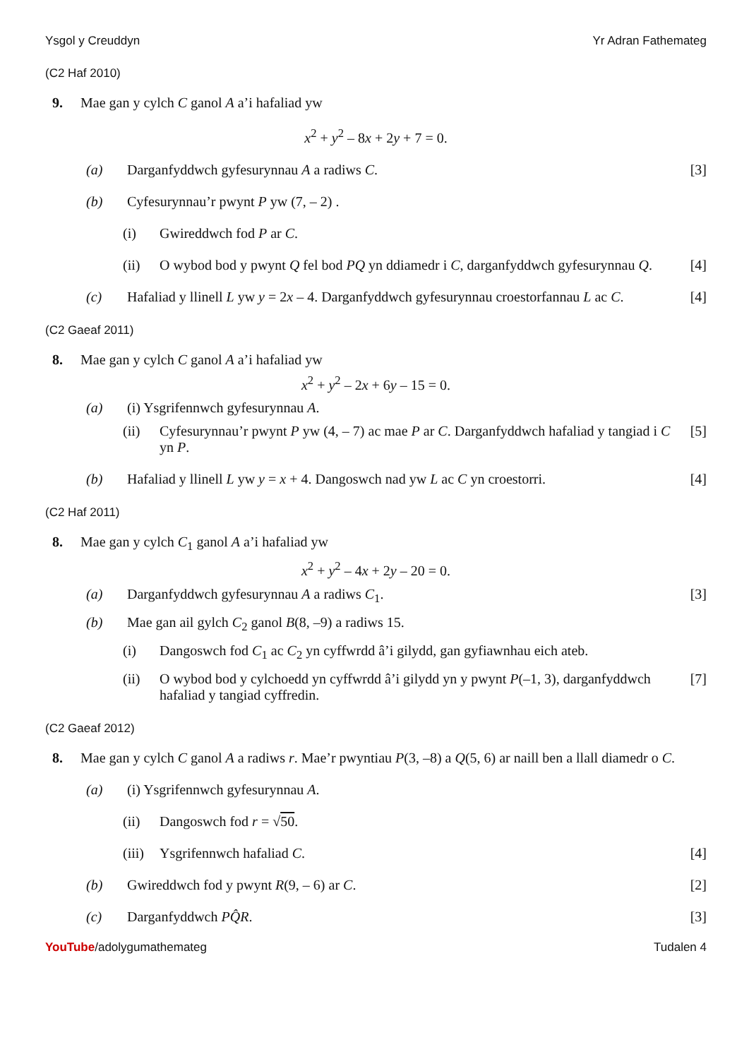Ysgol y Creuddyn Yr Adran Fathemateg
(C2 Haf 2010)
9. Mae gan y cylch C ganol A a’i hafaliad yw
x<sup>2</sup> + y<sup>2</sup> – 8x + 2y + 7 = 0.
(a) Darganfyddwch gyfesurynnau A a radiws C. [3]
(b) Cyfesurynnau’r pwynt P yw (7, – 2) .
(i) Gwireddwch fod P ar C.
(ii) O wybod bod y pwynt Q fel bod PQ yn ddiamedr i C, darganfyddwch gyfesurynnau Q. [4]
(c) Hafaliad y llinell L yw y = 2x – 4. Darganfyddwch gyfesurynnau croestorfannau L ac C. [4]
(C2 Gaeaf 2011)
8. Mae gan y cylch C ganol A a’i hafaliad yw
x<sup>2</sup> + y<sup>2</sup> – 2x + 6y – 15 = 0.
(a) (i) Ysgrifennwch gyfesurynnau A.
(ii) Cyfesurynnau’r pwynt P yw (4, – 7) ac mae P ar C. Darganfyddwch hafaliad y tangiad i C yn P. [5]
(b) Hafaliad y llinell L yw y = x + 4. Dangoswch nad yw L ac C yn croestorri. [4]
(C2 Haf 2011)
8. Mae gan y cylch C<sub>1</sub> ganol A a’i hafaliad yw
x<sup>2</sup> + y<sup>2</sup> – 4x + 2y – 20 = 0.
(a) Darganfyddwch gyfesurynnau A a radiws C<sub>1</sub>. [3]
(b) Mae gan ail gylch C<sub>2</sub> ganol B(8, –9) a radiws 15.
(i) Dangoswch fod C<sub>1</sub> ac C<sub>2</sub> yn cyffwrdd â’i gilydd, gan gyfiawnhau eich ateb.
(ii) O wybod bod y cylchoedd yn cyffwrdd â’i gilydd yn y pwynt P(–1, 3), darganfyddwch hafaliad y tangiad cyffredin. [7]
(C2 Gaeaf 2012)
8. Mae gan y cylch C ganol A a radiws r. Mae’r pwyntiau P(3, –8) a Q(5, 6) ar naill ben a llall diamedr o C.
(a) (i) Ysgrifennwch gyfesurynnau A.
(ii) Dangoswch fod r = √50.
(iii) Ysgrifennwch hafaliad C. [4]
(b) Gwireddwch fod y pwynt R(9, – 6) ar C. [2]
(c) Darganfyddwch PQ̂R. [3]
YouTube/adolygumathemateg Tudalen 4